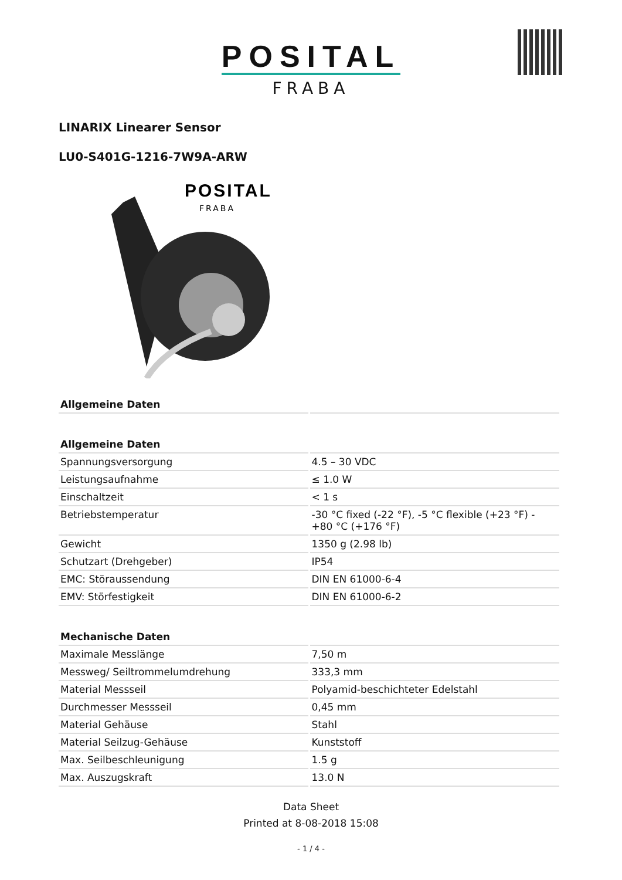POSITAL
FRABA
LINARIX Linearer Sensor
LU0-S401G-1216-7W9A-ARW
POSITAL
FRABA
| Allgemeine Daten | |
| --- | --- |
| Allgemeine Daten | |
| Spannungsversorgung | 4.5 – 30 VDC |
| Leistungsaufnahme | ≤ 1.0 W |
| Einschaltzeit | < 1 s |
| Betriebstemperatur | -30 °C fixed (-22 °F), -5 °C flexible (+23 °F) - +80 °C (+176 °F) |
| Gewicht | 1350 g (2.98 lb) |
| Schutzart (Drehgeber) | IP54 |
| EMC: Störaussendung | DIN EN 61000-6-4 |
| EMV: Störfestigkeit | DIN EN 61000-6-2 |
| Mechanische Daten | |
| Maximale Messlänge | 7,50 m |
| Messweg/ Seiltrommelumdrehung | 333,3 mm |
| Material Messseil | Polyamid-beschichteter Edelstahl |
| Durchmesser Messseil | 0,45 mm |
| Material Gehäuse | Stahl |
| Material Seilzug-Gehäuse | Kunststoff |
| Max. Seilbeschleunigung | 1.5 g |
| Max. Auszugskraft | 13.0 N |
Data Sheet
Printed at 8-08-2018 15:08
- 1 / 4 -